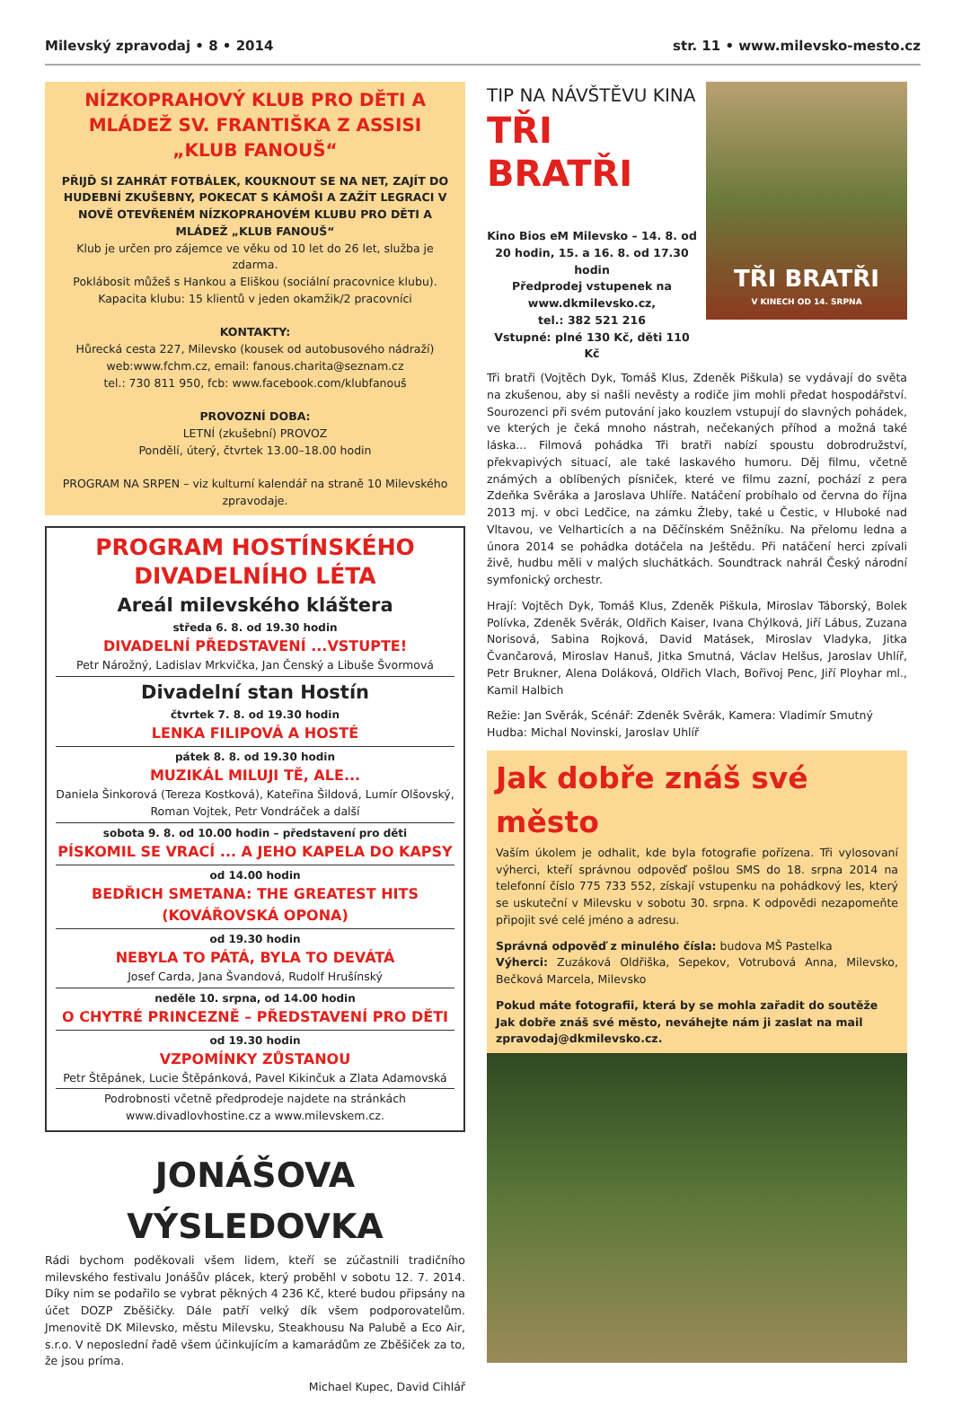Milevský zpravodaj • 8 • 2014 str. 11 • www.milevsko-mesto.cz
NÍZKOPRAHOVÝ KLUB PRO DĚTI A MLÁDEŽ SV. FRANTIŠKA Z ASSISI „KLUB FANOUŠ“
PŘIJĎ SI ZAHRÁT FOTBÁLEK, KOUKNOUT SE NA NET, ZAJÍT DO HUDEBNÍ ZKUŠEBNY, POKECAT S KÁMOŠI A ZAŽÍT LEGRACI V NOVĚ OTEVŘENÉM NÍZKOPRAHOVÉM KLUBU PRO DĚTI A MLÁDEŽ „KLUB FANOUŠ“
Klub je určen pro zájemce ve věku od 10 let do 26 let, služba je zdarma.
Poklábosit můžeš s Hankou a Eliškou (sociální pracovnice klubu).
Kapacita klubu: 15 klientů v jeden okamžik/2 pracovníci
KONTAKTY:
Hůrecká cesta 227, Milevsko (kousek od autobusového nádraží)
web:www.fchm.cz, email: fanous.charita@seznam.cz
tel.: 730 811 950, fcb: www.facebook.com/klubfanouš
PROVOZNÍ DOBA:
LETNÍ (zkušební) PROVOZ
Pondělí, úterý, čtvrtek 13.00–18.00 hodin
PROGRAM NA SRPEN – viz kulturní kalendář na straně 10 Milevského zpravodaje.
PROGRAM HOSTÍNSKÉHO DIVADELNÍHO LÉTA
Areál milevského kláštera
středa 6. 8. od 19.30 hodin
DIVADELNÍ PŘEDSTAVENÍ ...VSTUPTE!
Petr Nárožný, Ladislav Mrkvička, Jan Čenský a Libuše Švormová
Divadelní stan Hostín
čtvrtek 7. 8. od 19.30 hodin
LENKA FILIPOVÁ A HOSTÉ
pátek 8. 8. od 19.30 hodin
MUZIKÁL MILUJI TĚ, ALE...
Daniela Šinkorová (Tereza Kostková), Kateřina Šildová, Lumír Olšovský, Roman Vojtek, Petr Vondráček a další
sobota 9. 8. od 10.00 hodin – představení pro děti
PÍSKOMIL SE VRACÍ ... A JEHO KAPELA DO KAPSY
od 14.00 hodin
BEDŘICH SMETANA: THE GREATEST HITS (KOVÁŘOVSKÁ OPONA)
od 19.30 hodin
NEBYLA TO PÁTÁ, BYLA TO DEVÁTÁ
Josef Carda, Jana Švandová, Rudolf Hrušínský
neděle 10. srpna, od 14.00 hodin
O CHYTRÉ PRINCEZNĚ – PŘEDSTAVENÍ PRO DĚTI
od 19.30 hodin
VZPOMÍNKY ZŮSTANOU
Petr Štěpánek, Lucie Štěpánková, Pavel Kikinčuk a Zlata Adamovská
Podrobnosti včetně předprodeje najdete na stránkách www.divadlovhostine.cz a www.milevskem.cz.
JONÁŠOVA VÝSLEDOVKA
Rádi bychom poděkovali všem lidem, kteří se zúčastnili tradičního milevského festivalu Jonášův plácek, který proběhl v sobotu 12. 7. 2014. Díky nim se podařilo se vybrat pěkných 4 236 Kč, které budou připsány na účet DOZP Zběšičky. Dále patří velký dík všem podporovatelům. Jmenovitě DK Milevsko, městu Milevsku, Steakhousu Na Palubě a Eco Air, s.r.o. V neposlední řadě všem účinkujícím a kamarádům ze Zběšiček za to, že jsou príma.
Michael Kupec, David Cihlář
TIP NA NÁVŠTĚVU KINA
TŘI BRATŘI
Kino Bios eM Milevsko – 14. 8. od 20 hodin, 15. a 16. 8. od 17.30 hodin
Předprodej vstupenek na www.dkmilevsko.cz,
tel.: 382 521 216
Vstupné: plné 130 Kč, děti 110 Kč
TŘI BRATŘI
V KINECH OD 14. SRPNA
Tři bratři (Vojtěch Dyk, Tomáš Klus, Zdeněk Piškula) se vydávají do světa na zkušenou, aby si našli nevěsty a rodiče jim mohli předat hospodářství. Sourozenci při svém putování jako kouzlem vstupují do slavných pohádek, ve kterých je čeká mnoho nástrah, nečekaných příhod a možná také láska... Filmová pohádka Tři bratři nabízí spoustu dobrodružství, překvapivých situací, ale také laskavého humoru. Děj filmu, včetně známých a oblíbených písniček, které ve filmu zazní, pochází z pera Zdeňka Svěráka a Jaroslava Uhlíře. Natáčení probíhalo od června do října 2013 mj. v obci Ledčice, na zámku Žleby, také u Čestic, v Hluboké nad Vltavou, ve Velharticích a na Děčínském Sněžníku. Na přelomu ledna a února 2014 se pohádka dotáčela na Ještědu. Při natáčení herci zpívali živě, hudbu měli v malých sluchátkách. Soundtrack nahrál Český národní symfonický orchestr.
Hrají: Vojtěch Dyk, Tomáš Klus, Zdeněk Piškula, Miroslav Táborský, Bolek Polívka, Zdeněk Svěrák, Oldřich Kaiser, Ivana Chýlková, Jiří Lábus, Zuzana Norisová, Sabina Rojková, David Matásek, Miroslav Vladyka, Jitka Čvančarová, Miroslav Hanuš, Jitka Smutná, Václav Helšus, Jaroslav Uhlíř, Petr Brukner, Alena Doláková, Oldřich Vlach, Bořivoj Penc, Jiří Ployhar ml., Kamil Halbich
Režie: Jan Svěrák, Scénář: Zdeněk Svěrák, Kamera: Vladimír Smutný
Hudba: Michal Novinski, Jaroslav Uhlíř
Jak dobře znáš své město
Vaším úkolem je odhalit, kde byla fotografie pořízena. Tři vylosovaní výherci, kteří správnou odpověď pošlou SMS do 18. srpna 2014 na telefonní číslo 775 733 552, získají vstupenku na pohádkový les, který se uskuteční v Milevsku v sobotu 30. srpna. K odpovědi nezapomeňte připojit své celé jméno a adresu.
Správná odpověď z minulého čísla: budova MŠ Pastelka
Výherci: Zuzáková Oldřiška, Sepekov, Votrubová Anna, Milevsko, Bečková Marcela, Milevsko
Pokud máte fotografii, která by se mohla zařadit do soutěže Jak dobře znáš své město, neváhejte nám ji zaslat na mail zpravodaj@dkmilevsko.cz.